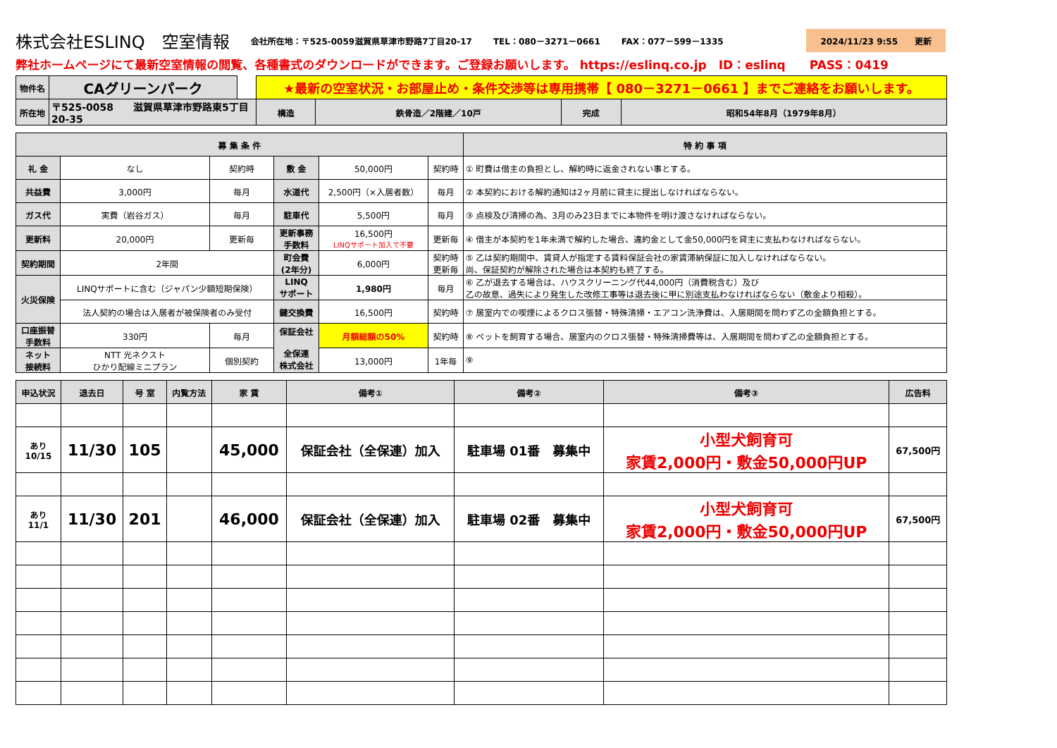株式会社ESLINQ　空室情報 会社所在地：〒525-0059滋賀県草津市野路7丁目20-17 TEL：080－3271－0661 FAX：077－599－1335 2024/11/23 9:55　　更新
弊社ホームページにて最新空室情報の閲覧、各種書式のダウンロードができます。ご登録お願いします。 https://eslinq.co.jp　ID：eslinq　　PASS：0419
| 物件名 | CAグリーンパーク | | ★最新の空室状況・お部屋止め・条件交渉等は専用携帯【 080－3271－0661 】までご連絡をお願いします。 | | | |
| 所在地 | 〒525-0058 滋賀県草津市野路東5丁目20-35 | | 構造 | 鉄骨造／2階建／10戸 | 完成 | 昭和54年8月（1979年8月） |
| 募 集 条 件 | | | | | | 特 約 事 項 |
| --- | --- | --- | --- | --- | --- | --- |
| 礼 金 | なし | 契約時 | 敷 金 | 50,000円 | 契約時 | ① 町費は借主の負担とし、解約時に返金されない事とする。 |
| 共益費 | 3,000円 | 毎月 | 水道代 | 2,500円（×入居者数） | 毎月 | ② 本契約における解約通知は2ヶ月前に貸主に提出しなければならない。 |
| ガス代 | 実費（岩谷ガス） | 毎月 | 駐車代 | 5,500円 | 毎月 | ③ 点検及び清掃の為、3月のみ23日までに本物件を明け渡さなければならない。 |
| 更新料 | 20,000円 | 更新毎 | 更新事務 手数料 | 16,500円 LINQサポート加入で不要 | 更新毎 | ④ 借主が本契約を1年未満で解約した場合、違約金として金50,000円を貸主に支払わなければならない。 |
| 契約期間 | 2年間 | | 町会費 (2年分) | 6,000円 | 契約時 更新毎 | ⑤ 乙は契約期間中、賃貸人が指定する賃料保証会社の家賃滞納保証に加入しなければならない。 尚、保証契約が解除された場合は本契約も終了する。 |
| 火災保険 | LINQサポートに含む（ジャパン少額短期保険） | | LINQ サポート | 1,980円 | 毎月 | ⑥ 乙が退去する場合は、ハウスクリーニング代44,000円（消費税含む）及び 乙の故意、過失により発生した改修工事等は退去後に甲に別途支払わなければならない（敷金より相殺）。 |
| | 法人契約の場合は入居者が被保険者のみ受付 | | 鍵交換費 | 16,500円 | 契約時 | ⑦ 居室内での喫煙によるクロス張替・特殊清掃・エアコン洗浄費は、入居期間を問わず乙の全額負担とする。 |
| 口座振替 手数料 | 330円 | 毎月 | 保証会社 全保連 株式会社 | 月額総額の50% | 契約時 | ⑧ ペットを飼育する場合、居室内のクロス張替・特殊清掃費等は、入居期間を問わず乙の全額負担とする。 |
| ネット 接続料 | NTT 光ネクスト ひかり配線ミニプラン | 個別契約 | | 13,000円 | 1年毎 | ⑨ |
| 申込状況 | 退去日 | 号 室 | 内覧方法 | 家 賃 | 備考① | 備考② | 備考③ | 広告料 |
| --- | --- | --- | --- | --- | --- | --- | --- | --- |
| あり 10/15 | 11/30 | 105 | | 45,000 | 保証会社（全保連）加入 | 駐車場 01番 募集中 | 小型犬飼育可 家賃2,000円・敷金50,000円UP | 67,500円 |
| あり 11/1 | 11/30 | 201 | | 46,000 | 保証会社（全保連）加入 | 駐車場 02番 募集中 | 小型犬飼育可 家賃2,000円・敷金50,000円UP | 67,500円 |